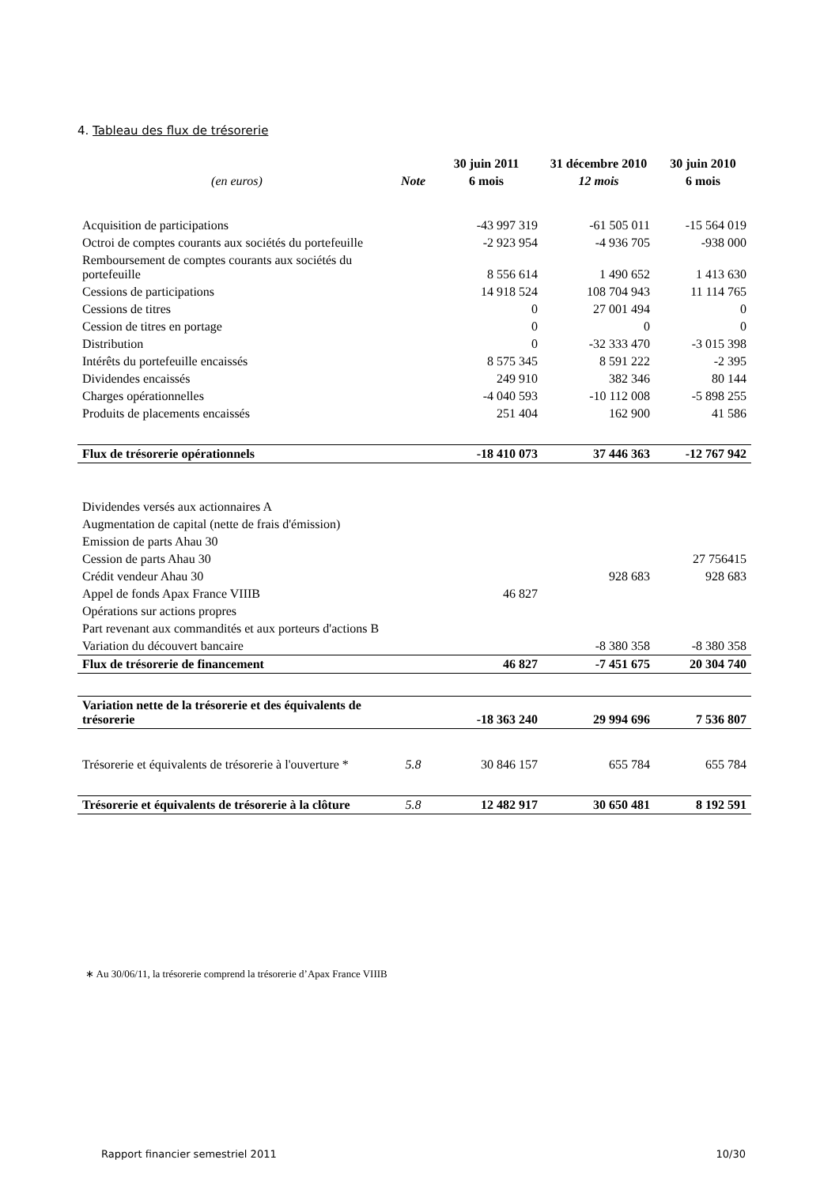4. Tableau des flux de trésorerie
| | | 30 juin 2011 | 31 décembre 2010 | 30 juin 2010 |
| --- | --- | --- | --- | --- |
| (en euros) | Note | 6 mois | 12 mois | 6 mois |
| Acquisition de participations | | -43 997 319 | -61 505 011 | -15 564 019 |
| Octroi de comptes courants aux sociétés du portefeuille | | -2 923 954 | -4 936 705 | -938 000 |
| Remboursement de comptes courants aux sociétés du portefeuille | | 8 556 614 | 1 490 652 | 1 413 630 |
| Cessions de participations | | 14 918 524 | 108 704 943 | 11 114 765 |
| Cessions de titres | | 0 | 27 001 494 | 0 |
| Cession de titres en portage | | 0 | 0 | 0 |
| Distribution | | 0 | -32 333 470 | -3 015 398 |
| Intérêts du portefeuille encaissés | | 8 575 345 | 8 591 222 | -2 395 |
| Dividendes encaissés | | 249 910 | 382 346 | 80 144 |
| Charges opérationnelles | | -4 040 593 | -10 112 008 | -5 898 255 |
| Produits de placements encaissés | | 251 404 | 162 900 | 41 586 |
| Flux de trésorerie opérationnels | | -18 410 073 | 37 446 363 | -12 767 942 |
| Dividendes versés aux actionnaires A | | | | |
| Augmentation de capital (nette de frais d'émission) | | | | |
| Emission de parts Ahau 30 | | | | |
| Cession de parts Ahau 30 | | | | 27 756415 |
| Crédit vendeur Ahau 30 | | | 928 683 | 928 683 |
| Appel de fonds Apax France VIIIB | | 46 827 | | |
| Opérations sur actions propres | | | | |
| Part revenant aux commandités et aux porteurs d'actions B | | | | |
| Variation du découvert bancaire | | | -8 380 358 | -8 380 358 |
| Flux de trésorerie de financement | | 46 827 | -7 451 675 | 20 304 740 |
| Variation nette de la trésorerie et des équivalents de trésorerie | | -18 363 240 | 29 994 696 | 7 536 807 |
| Trésorerie et équivalents de trésorerie à l'ouverture * | 5.8 | 30 846 157 | 655 784 | 655 784 |
| Trésorerie et équivalents de trésorerie à la clôture | 5.8 | 12 482 917 | 30 650 481 | 8 192 591 |
∗ Au 30/06/11, la trésorerie comprend la trésorerie d’Apax France VIIIB
Rapport financier semestriel 2011 10/30